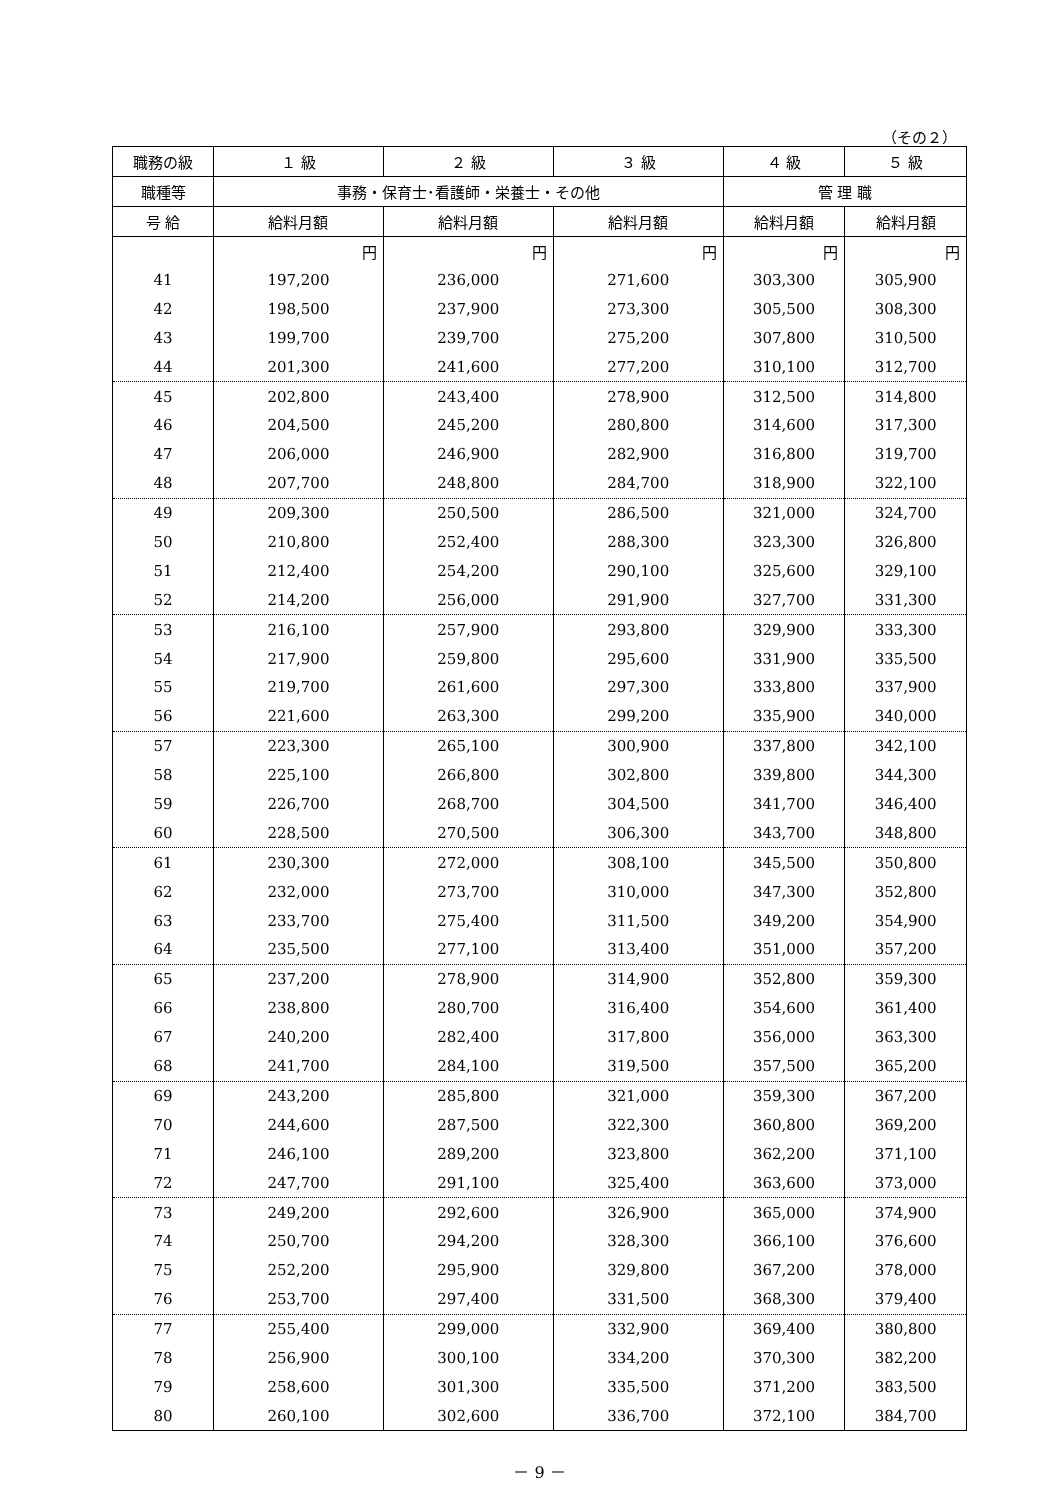（その２）
| 職務の級 | １ 級 | ２ 級 | ３ 級 | ４ 級 | ５ 級 |
| --- | --- | --- | --- | --- | --- |
| 職種等 | 事務・保育士･看護師・栄養士・その他 | | | 管 理 職 | |
| 号 給 | 給料月額 | 給料月額 | 給料月額 | 給料月額 | 給料月額 |
| | 円 | 円 | 円 | 円 | 円 |
| 41 | 197,200 | 236,000 | 271,600 | 303,300 | 305,900 |
| 42 | 198,500 | 237,900 | 273,300 | 305,500 | 308,300 |
| 43 | 199,700 | 239,700 | 275,200 | 307,800 | 310,500 |
| 44 | 201,300 | 241,600 | 277,200 | 310,100 | 312,700 |
| 45 | 202,800 | 243,400 | 278,900 | 312,500 | 314,800 |
| 46 | 204,500 | 245,200 | 280,800 | 314,600 | 317,300 |
| 47 | 206,000 | 246,900 | 282,900 | 316,800 | 319,700 |
| 48 | 207,700 | 248,800 | 284,700 | 318,900 | 322,100 |
| 49 | 209,300 | 250,500 | 286,500 | 321,000 | 324,700 |
| 50 | 210,800 | 252,400 | 288,300 | 323,300 | 326,800 |
| 51 | 212,400 | 254,200 | 290,100 | 325,600 | 329,100 |
| 52 | 214,200 | 256,000 | 291,900 | 327,700 | 331,300 |
| 53 | 216,100 | 257,900 | 293,800 | 329,900 | 333,300 |
| 54 | 217,900 | 259,800 | 295,600 | 331,900 | 335,500 |
| 55 | 219,700 | 261,600 | 297,300 | 333,800 | 337,900 |
| 56 | 221,600 | 263,300 | 299,200 | 335,900 | 340,000 |
| 57 | 223,300 | 265,100 | 300,900 | 337,800 | 342,100 |
| 58 | 225,100 | 266,800 | 302,800 | 339,800 | 344,300 |
| 59 | 226,700 | 268,700 | 304,500 | 341,700 | 346,400 |
| 60 | 228,500 | 270,500 | 306,300 | 343,700 | 348,800 |
| 61 | 230,300 | 272,000 | 308,100 | 345,500 | 350,800 |
| 62 | 232,000 | 273,700 | 310,000 | 347,300 | 352,800 |
| 63 | 233,700 | 275,400 | 311,500 | 349,200 | 354,900 |
| 64 | 235,500 | 277,100 | 313,400 | 351,000 | 357,200 |
| 65 | 237,200 | 278,900 | 314,900 | 352,800 | 359,300 |
| 66 | 238,800 | 280,700 | 316,400 | 354,600 | 361,400 |
| 67 | 240,200 | 282,400 | 317,800 | 356,000 | 363,300 |
| 68 | 241,700 | 284,100 | 319,500 | 357,500 | 365,200 |
| 69 | 243,200 | 285,800 | 321,000 | 359,300 | 367,200 |
| 70 | 244,600 | 287,500 | 322,300 | 360,800 | 369,200 |
| 71 | 246,100 | 289,200 | 323,800 | 362,200 | 371,100 |
| 72 | 247,700 | 291,100 | 325,400 | 363,600 | 373,000 |
| 73 | 249,200 | 292,600 | 326,900 | 365,000 | 374,900 |
| 74 | 250,700 | 294,200 | 328,300 | 366,100 | 376,600 |
| 75 | 252,200 | 295,900 | 329,800 | 367,200 | 378,000 |
| 76 | 253,700 | 297,400 | 331,500 | 368,300 | 379,400 |
| 77 | 255,400 | 299,000 | 332,900 | 369,400 | 380,800 |
| 78 | 256,900 | 300,100 | 334,200 | 370,300 | 382,200 |
| 79 | 258,600 | 301,300 | 335,500 | 371,200 | 383,500 |
| 80 | 260,100 | 302,600 | 336,700 | 372,100 | 384,700 |
－ 9 －